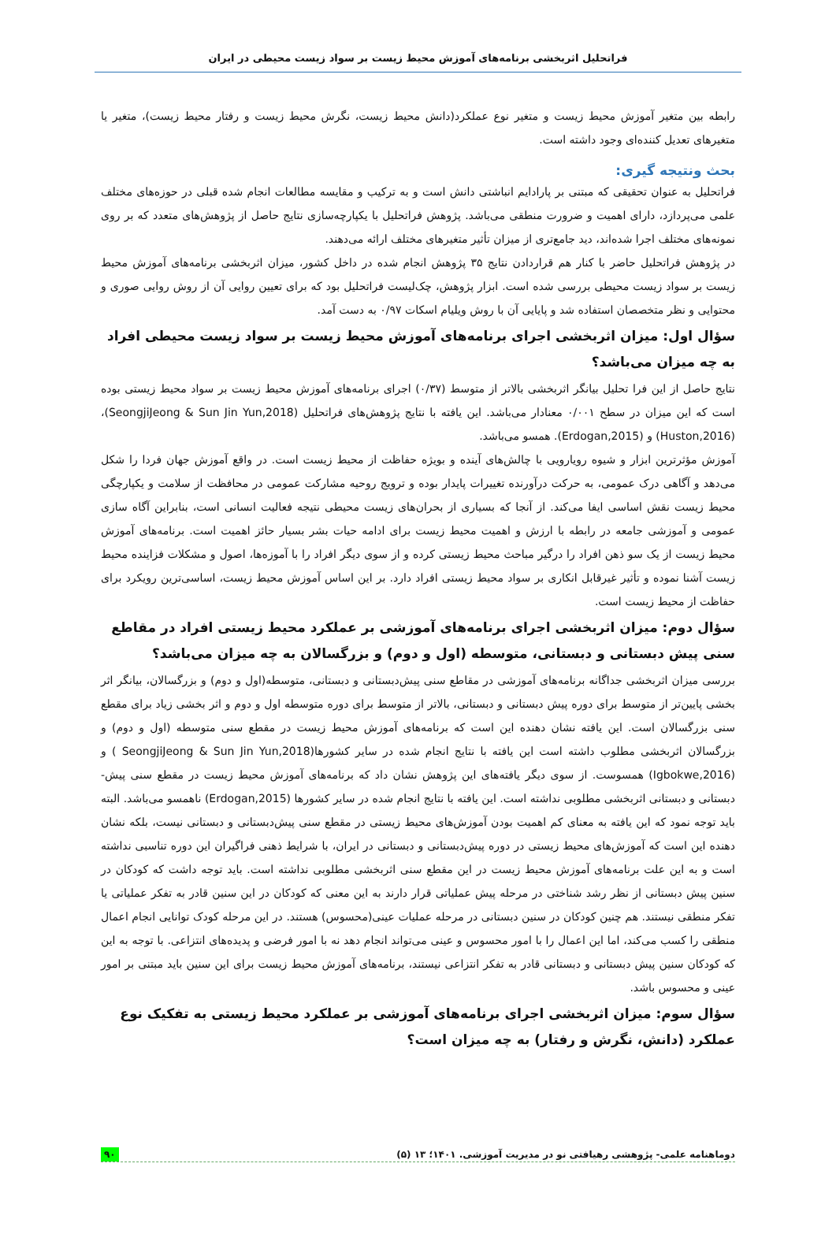فراتحلیل اثربخشی برنامه‌های آموزش محیط زیست بر سواد زیست محیطی در ایران
رابطه بین متغیر آموزش محیط زیست و متغیر نوع عملکرد(دانش محیط زیست، نگرش محیط زیست و رفتار محیط زیست)، متغیر یا متغیرهای تعدیل کننده‌ای وجود داشته است.
بحث ونتیجه گیری:
فراتحلیل به عنوان تحقیقی که مبتنی بر پارادایم انباشتی دانش است و به ترکیب و مقایسه مطالعات انجام شده قبلی در حوزه‌های مختلف علمی می‌پردازد، دارای اهمیت و ضرورت منطقی می‌باشد. پژوهش فراتحلیل با یکپارچه‌سازی نتایج حاصل از پژوهش‌های متعدد که بر روی نمونه‌های مختلف اجرا شده‌اند، دید جامع‌تری از میزان تأثیر متغیرهای مختلف ارائه می‌دهند.
در پژوهش فراتحلیل حاضر با کنار هم قراردادن نتایج ۳۵ پژوهش انجام شده در داخل کشور، میزان اثربخشی برنامه‌های آموزش محیط زیست بر سواد زیست محیطی بررسی شده است. ابزار پژوهش، چک‌لیست فراتحلیل بود که برای تعیین روایی آن از روش روایی صوری و محتوایی و نظر متخصصان استفاده شد و پایایی آن با روش ویلیام اسکات ۰/۹۷ به دست آمد.
سؤال اول: میزان اثربخشی اجرای برنامه‌های آموزش محیط زیست بر سواد زیست محیطی افراد به چه میزان می‌باشد؟
نتایج حاصل از این فرا تحلیل بیانگر اثربخشی بالاتر از متوسط (۰/۳۷) اجرای برنامه‌های آموزش محیط زیست بر سواد محیط زیستی بوده است که این میزان در سطح ۰/۰۰۱ معنادار می‌باشد. این یافته با نتایج پژوهش‌های فراتحلیل (SeongjiJeong & Sun Jin Yun,2018)، (Huston,2016) و (Erdogan,2015). همسو می‌باشد.
آموزش مؤثرترین ابزار و شیوه رویارویی با چالش‌های آینده و بویژه حفاظت از محیط زیست است. در واقع آموزش جهان فردا را شکل می‌دهد و آگاهی درک عمومی، به حرکت درآورنده تغییرات پایدار بوده و ترویج روحیه مشارکت عمومی در محافظت از سلامت و یکپارچگی محیط زیست نقش اساسی ایفا می‌کند. از آنجا که بسیاری از بحران‌های زیست محیطی نتیجه فعالیت انسانی است، بنابراین آگاه سازی عمومی و آموزشی جامعه در رابطه با ارزش و اهمیت محیط زیست برای ادامه حیات بشر بسیار حائز اهمیت است. برنامه‌های آموزش محیط زیست از یک سو ذهن افراد را درگیر مباحث محیط زیستی کرده و از سوی دیگر افراد را با آموزه‌ها، اصول و مشکلات فزاینده محیط زیست آشنا نموده و تأثیر غیرقابل انکاری بر سواد محیط زیستی افراد دارد. بر این اساس آموزش محیط زیست، اساسی‌ترین رویکرد برای حفاظت از محیط زیست است.
سؤال دوم: میزان اثربخشی اجرای برنامه‌های آموزشی بر عملکرد محیط زیستی افراد در مقاطع سنی پیش دبستانی و دبستانی، متوسطه (اول و دوم) و بزرگسالان به چه میزان می‌باشد؟
بررسی میزان اثربخشی جداگانه برنامه‌های آموزشی در مقاطع سنی پیش‌دبستانی و دبستانی، متوسطه(اول و دوم) و بزرگسالان، بیانگر اثر بخشی پایین‌تر از متوسط برای دوره پیش دبستانی و دبستانی، بالاتر از متوسط برای دوره متوسطه اول و دوم و اثر بخشی زیاد برای مقطع سنی بزرگسالان است. این یافته نشان دهنده این است که برنامه‌های آموزش محیط زیست در مقطع سنی متوسطه (اول و دوم) و بزرگسالان اثربخشی مطلوب داشته است این یافته با نتایج انجام شده در سایر کشورها(SeongjiJeong & Sun Jin Yun,2018 ) و (Igbokwe,2016) همسوست. از سوی دیگر یافته‌های این پژوهش نشان داد که برنامه‌های آموزش محیط زیست در مقطع سنی پیش-دبستانی و دبستانی اثربخشی مطلوبی نداشته است. این یافته با نتایج انجام شده در سایر کشورها (Erdogan,2015) ناهمسو می‌باشد. البته باید توجه نمود که این یافته به معنای کم اهمیت بودن آموزش‌های محیط زیستی در مقطع سنی پیش‌دبستانی و دبستانی نیست، بلکه نشان دهنده این است که آموزش‌های محیط زیستی در دوره پیش‌دبستانی و دبستانی در ایران، با شرایط ذهنی فراگیران این دوره تناسبی نداشته است و به این علت برنامه‌های آموزش محیط زیست در این مقطع سنی اثربخشی مطلوبی نداشته است. باید توجه داشت که کودکان در سنین پیش دبستانی از نظر رشد شناختی در مرحله پیش عملیاتی قرار دارند به این معنی که کودکان در این سنین قادر به تفکر عملیاتی یا تفکر منطقی نیستند. هم چنین کودکان در سنین دبستانی در مرحله عملیات عینی(محسوس) هستند. در این مرحله کودک توانایی انجام اعمال منطقی را کسب می‌کند، اما این اعمال را با امور محسوس و عینی می‌تواند انجام دهد نه با امور فرضی و پدیده‌های انتزاعی. با توجه به این که کودکان سنین پیش دبستانی و دبستانی قادر به تفکر انتزاعی نیستند، برنامه‌های آموزش محیط زیست برای این سنین باید مبتنی بر امور عینی و محسوس باشد.
سؤال سوم: میزان اثربخشی اجرای برنامه‌های آموزشی بر عملکرد محیط زیستی به تفکیک نوع عملکرد (دانش، نگرش و رفتار) به چه میزان است؟
دوماهنامه علمی- پژوهشی رهیافتی نو در مدیریت آموزشی. ۱۴۰۱؛ ۱۳ (۵) ۹۰